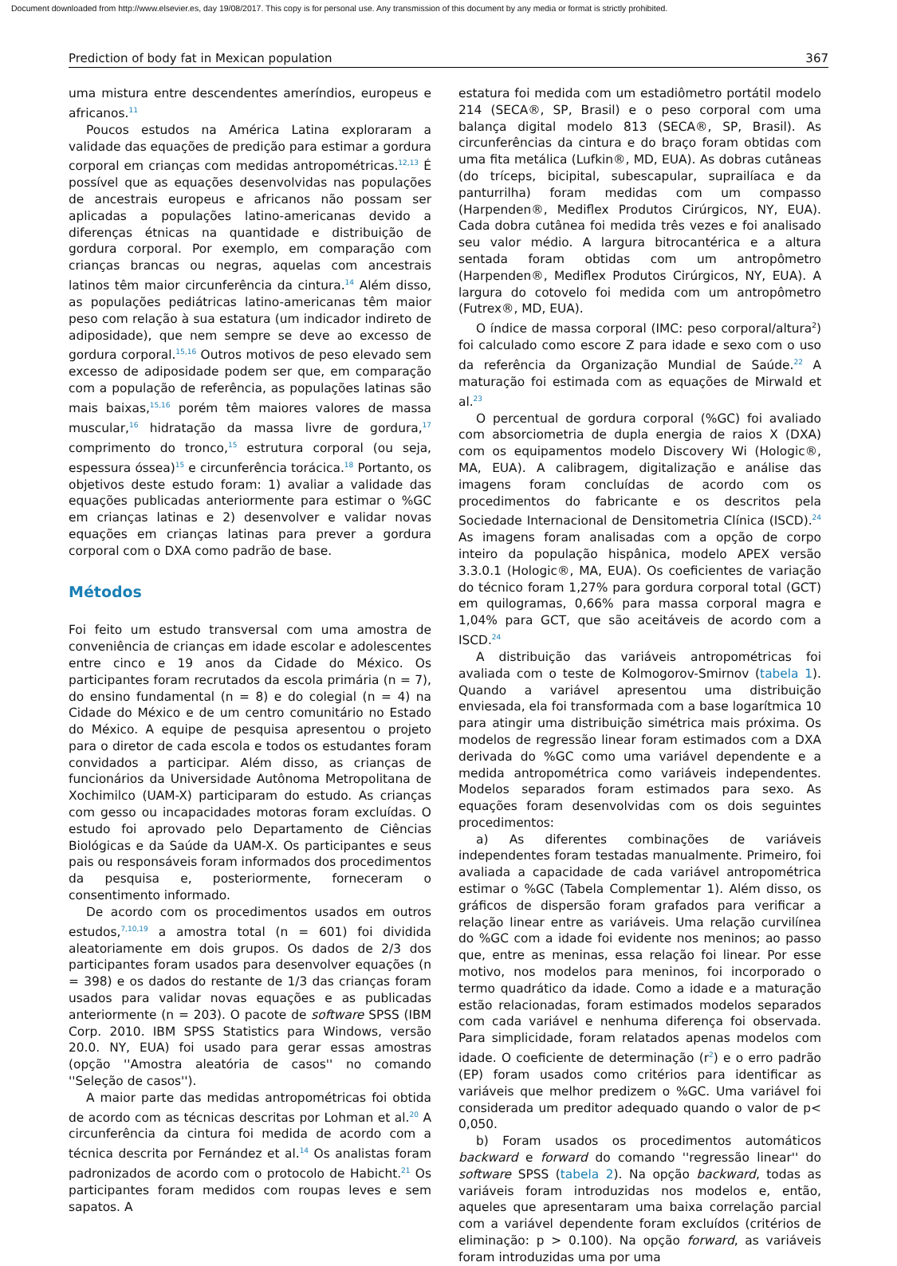Document downloaded from http://www.elsevier.es, day 19/08/2017. This copy is for personal use. Any transmission of this document by any media or format is strictly prohibited.
Prediction of body fat in Mexican population 367
uma mistura entre descendentes ameríndios, europeus e africanos.<sup>11</sup>
Poucos estudos na América Latina exploraram a validade das equações de predição para estimar a gordura corporal em crianças com medidas antropométricas.<sup>12,13</sup> É possível que as equações desenvolvidas nas populações de ancestrais europeus e africanos não possam ser aplicadas a populações latino-americanas devido a diferenças étnicas na quantidade e distribuição de gordura corporal. Por exemplo, em comparação com crianças brancas ou negras, aquelas com ancestrais latinos têm maior circunferência da cintura.<sup>14</sup> Além disso, as populações pediátricas latino-americanas têm maior peso com relação à sua estatura (um indicador indireto de adiposidade), que nem sempre se deve ao excesso de gordura corporal.<sup>15,16</sup> Outros motivos de peso elevado sem excesso de adiposidade podem ser que, em comparação com a população de referência, as populações latinas são mais baixas,<sup>15,16</sup> porém têm maiores valores de massa muscular,<sup>16</sup> hidratação da massa livre de gordura,<sup>17</sup> comprimento do tronco,<sup>15</sup> estrutura corporal (ou seja, espessura óssea)<sup>15</sup> e circunferência torácica.<sup>18</sup> Portanto, os objetivos deste estudo foram: 1) avaliar a validade das equações publicadas anteriormente para estimar o %GC em crianças latinas e 2) desenvolver e validar novas equações em crianças latinas para prever a gordura corporal com o DXA como padrão de base.
Métodos
Foi feito um estudo transversal com uma amostra de conveniência de crianças em idade escolar e adolescentes entre cinco e 19 anos da Cidade do México. Os participantes foram recrutados da escola primária (n = 7), do ensino fundamental (n = 8) e do colegial (n = 4) na Cidade do México e de um centro comunitário no Estado do México. A equipe de pesquisa apresentou o projeto para o diretor de cada escola e todos os estudantes foram convidados a participar. Além disso, as crianças de funcionários da Universidade Autônoma Metropolitana de Xochimilco (UAM-X) participaram do estudo. As crianças com gesso ou incapacidades motoras foram excluídas. O estudo foi aprovado pelo Departamento de Ciências Biológicas e da Saúde da UAM-X. Os participantes e seus pais ou responsáveis foram informados dos procedimentos da pesquisa e, posteriormente, forneceram o consentimento informado.
De acordo com os procedimentos usados em outros estudos,<sup>7,10,19</sup> a amostra total (n = 601) foi dividida aleatoriamente em dois grupos. Os dados de 2/3 dos participantes foram usados para desenvolver equações (n = 398) e os dados do restante de 1/3 das crianças foram usados para validar novas equações e as publicadas anteriormente (n = 203). O pacote de software SPSS (IBM Corp. 2010. IBM SPSS Statistics para Windows, versão 20.0. NY, EUA) foi usado para gerar essas amostras (opção ''Amostra aleatória de casos'' no comando ''Seleção de casos'').
A maior parte das medidas antropométricas foi obtida de acordo com as técnicas descritas por Lohman et al.<sup>20</sup> A circunferência da cintura foi medida de acordo com a técnica descrita por Fernández et al.<sup>14</sup> Os analistas foram padronizados de acordo com o protocolo de Habicht.<sup>21</sup> Os participantes foram medidos com roupas leves e sem sapatos. A
estatura foi medida com um estadiômetro portátil modelo 214 (SECA®, SP, Brasil) e o peso corporal com uma balança digital modelo 813 (SECA®, SP, Brasil). As circunferências da cintura e do braço foram obtidas com uma fita metálica (Lufkin®, MD, EUA). As dobras cutâneas (do tríceps, bicipital, subescapular, suprailíaca e da panturrilha) foram medidas com um compasso (Harpenden®, Mediflex Produtos Cirúrgicos, NY, EUA). Cada dobra cutânea foi medida três vezes e foi analisado seu valor médio. A largura bitrocantérica e a altura sentada foram obtidas com um antropômetro (Harpenden®, Mediflex Produtos Cirúrgicos, NY, EUA). A largura do cotovelo foi medida com um antropômetro (Futrex®, MD, EUA).
O índice de massa corporal (IMC: peso corporal/altura<sup>2</sup>) foi calculado como escore Z para idade e sexo com o uso da referência da Organização Mundial de Saúde.<sup>22</sup> A maturação foi estimada com as equações de Mirwald et al.<sup>23</sup>
O percentual de gordura corporal (%GC) foi avaliado com absorciometria de dupla energia de raios X (DXA) com os equipamentos modelo Discovery Wi (Hologic®, MA, EUA). A calibragem, digitalização e análise das imagens foram concluídas de acordo com os procedimentos do fabricante e os descritos pela Sociedade Internacional de Densitometria Clínica (ISCD).<sup>24</sup> As imagens foram analisadas com a opção de corpo inteiro da população hispânica, modelo APEX versão 3.3.0.1 (Hologic®, MA, EUA). Os coeficientes de variação do técnico foram 1,27% para gordura corporal total (GCT) em quilogramas, 0,66% para massa corporal magra e 1,04% para GCT, que são aceitáveis de acordo com a ISCD.<sup>24</sup>
A distribuição das variáveis antropométricas foi avaliada com o teste de Kolmogorov-Smirnov (tabela 1). Quando a variável apresentou uma distribuição enviesada, ela foi transformada com a base logarítmica 10 para atingir uma distribuição simétrica mais próxima. Os modelos de regressão linear foram estimados com a DXA derivada do %GC como uma variável dependente e a medida antropométrica como variáveis independentes. Modelos separados foram estimados para sexo. As equações foram desenvolvidas com os dois seguintes procedimentos:
a) As diferentes combinações de variáveis independentes foram testadas manualmente. Primeiro, foi avaliada a capacidade de cada variável antropométrica estimar o %GC (Tabela Complementar 1). Além disso, os gráficos de dispersão foram grafados para verificar a relação linear entre as variáveis. Uma relação curvilínea do %GC com a idade foi evidente nos meninos; ao passo que, entre as meninas, essa relação foi linear. Por esse motivo, nos modelos para meninos, foi incorporado o termo quadrático da idade. Como a idade e a maturação estão relacionadas, foram estimados modelos separados com cada variável e nenhuma diferença foi observada. Para simplicidade, foram relatados apenas modelos com idade. O coeficiente de determinação (r<sup>2</sup>) e o erro padrão (EP) foram usados como critérios para identificar as variáveis que melhor predizem o %GC. Uma variável foi considerada um preditor adequado quando o valor de p< 0,050.
b) Foram usados os procedimentos automáticos backward e forward do comando ''regressão linear'' do software SPSS (tabela 2). Na opção backward, todas as variáveis foram introduzidas nos modelos e, então, aqueles que apresentaram uma baixa correlação parcial com a variável dependente foram excluídos (critérios de eliminação: p > 0.100). Na opção forward, as variáveis foram introduzidas uma por uma